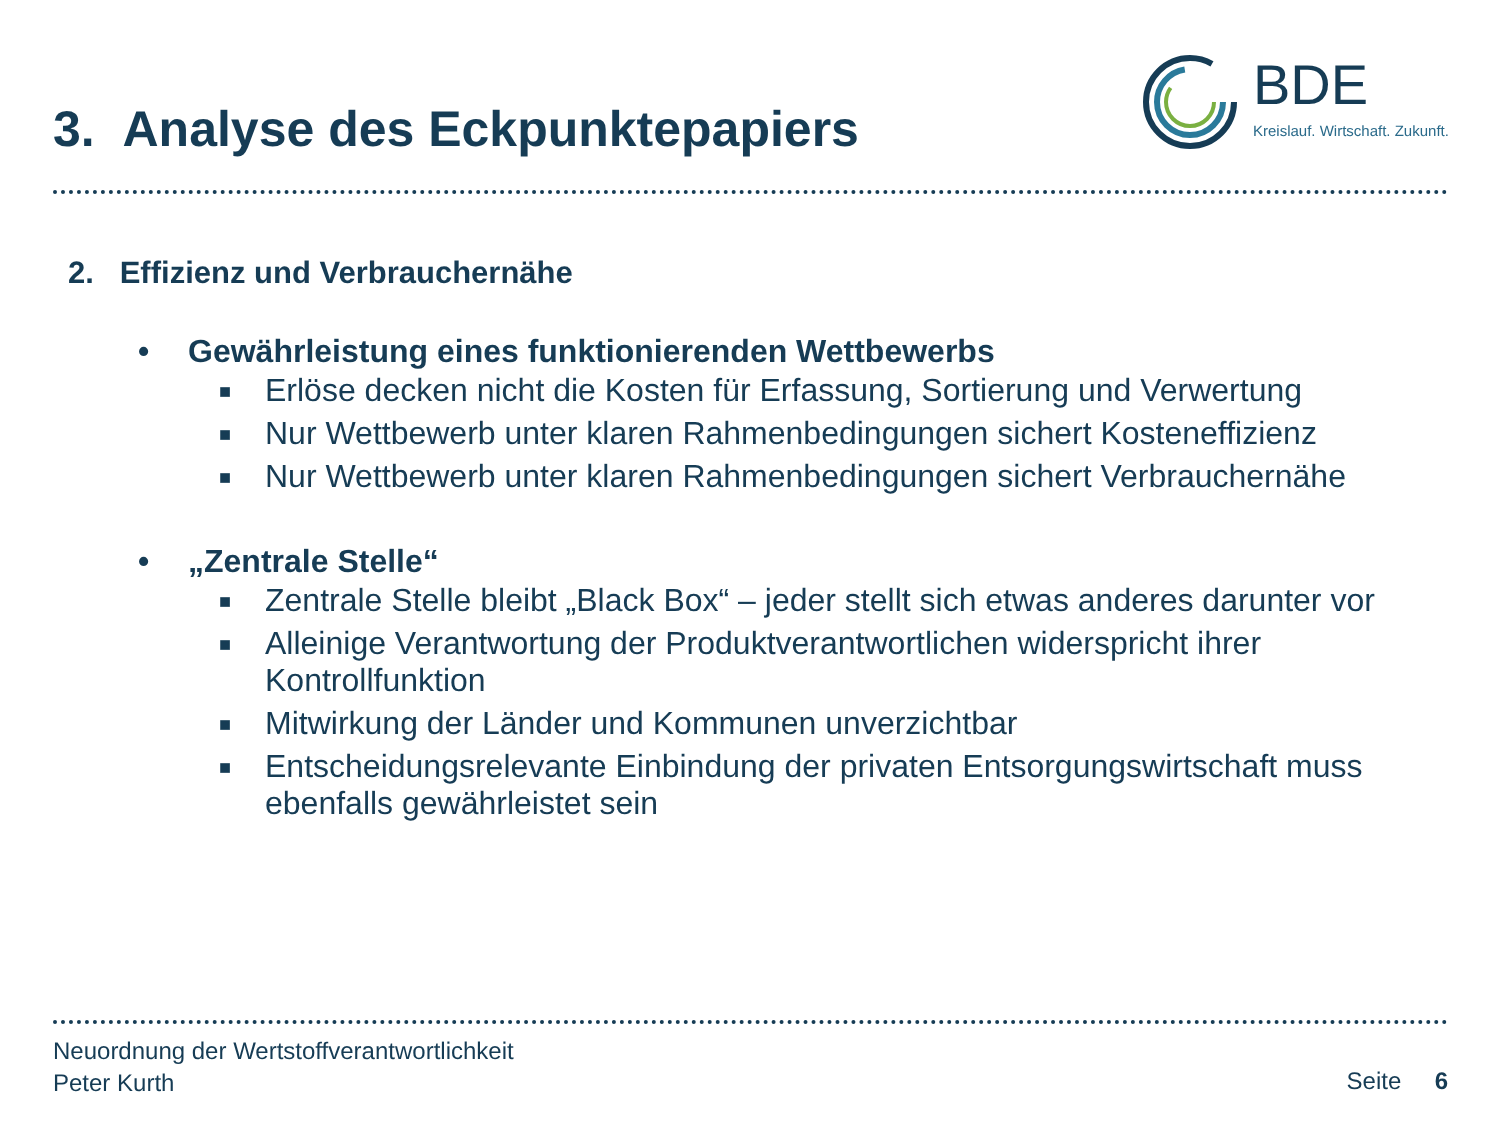3. Analyse des Eckpunktepapiers
BDE
Kreislauf. Wirtschaft. Zukunft.
2. Effizienz und Verbrauchernähe
• Gewährleistung eines funktionierenden Wettbewerbs
■ Erlöse decken nicht die Kosten für Erfassung, Sortierung und Verwertung
■ Nur Wettbewerb unter klaren Rahmenbedingungen sichert Kosteneffizienz
■ Nur Wettbewerb unter klaren Rahmenbedingungen sichert Verbrauchernähe
• „Zentrale Stelle“
■ Zentrale Stelle bleibt „Black Box“ – jeder stellt sich etwas anderes darunter vor
■ Alleinige Verantwortung der Produktverantwortlichen widerspricht ihrer Kontrollfunktion
■ Mitwirkung der Länder und Kommunen unverzichtbar
■ Entscheidungsrelevante Einbindung der privaten Entsorgungswirtschaft muss ebenfalls gewährleistet sein
Neuordnung der Wertstoffverantwortlichkeit
Peter Kurth
Seite 6